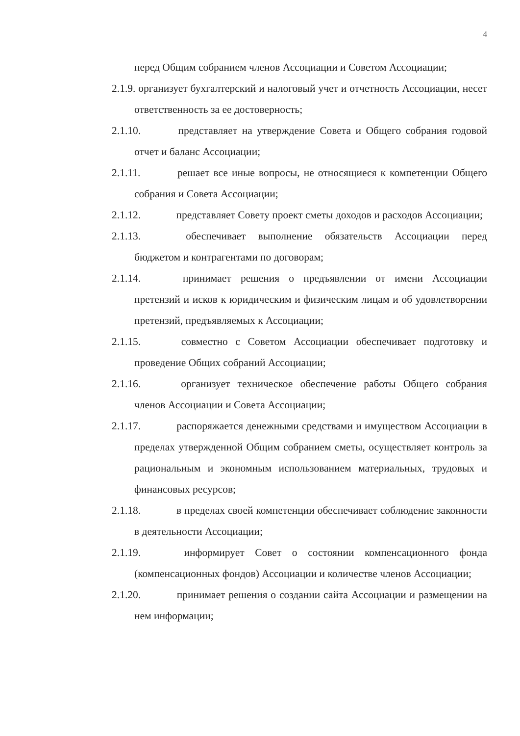4
перед Общим собранием членов Ассоциации и Советом Ассоциации;
2.1.9. организует бухгалтерский и налоговый учет и отчетность Ассоциации, несет ответственность за ее достоверность;
2.1.10. представляет на утверждение Совета и Общего собрания годовой отчет и баланс Ассоциации;
2.1.11. решает все иные вопросы, не относящиеся к компетенции Общего собрания и Совета Ассоциации;
2.1.12. представляет Совету проект сметы доходов и расходов Ассоциации;
2.1.13. обеспечивает выполнение обязательств Ассоциации перед бюджетом и контрагентами по договорам;
2.1.14. принимает решения о предъявлении от имени Ассоциации претензий и исков к юридическим и физическим лицам и об удовлетворении претензий, предъявляемых к Ассоциации;
2.1.15. совместно с Советом Ассоциации обеспечивает подготовку и проведение Общих собраний Ассоциации;
2.1.16. организует техническое обеспечение работы Общего собрания членов Ассоциации и Совета Ассоциации;
2.1.17. распоряжается денежными средствами и имуществом Ассоциации в пределах утвержденной Общим собранием сметы, осуществляет контроль за рациональным и экономным использованием материальных, трудовых и финансовых ресурсов;
2.1.18. в пределах своей компетенции обеспечивает соблюдение законности в деятельности Ассоциации;
2.1.19. информирует Совет о состоянии компенсационного фонда (компенсационных фондов) Ассоциации и количестве членов Ассоциации;
2.1.20. принимает решения о создании сайта Ассоциации и размещении на нем информации;